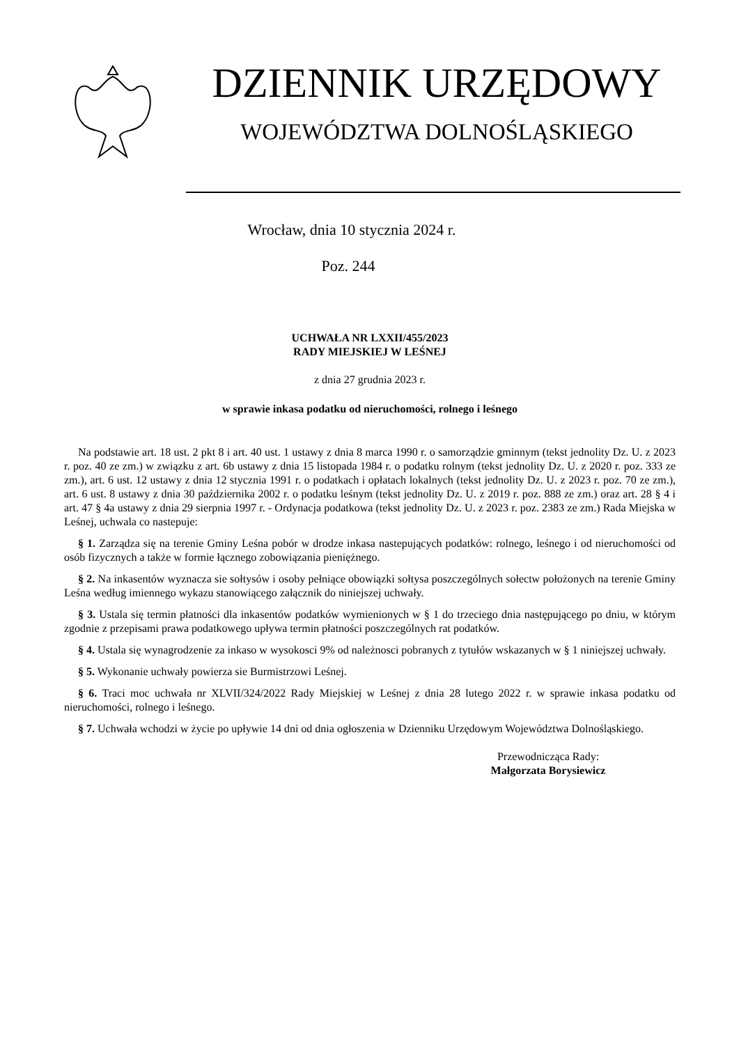DZIENNIK URZĘDOWY
WOJEWÓDZTWA DOLNOŚLĄSKIEGO
Wrocław, dnia 10 stycznia 2024 r.
Poz. 244
UCHWAŁA NR LXXII/455/2023
RADY MIEJSKIEJ W LEŚNEJ
z dnia 27 grudnia 2023 r.
w sprawie inkasa podatku od nieruchomości, rolnego i leśnego
Na podstawie art. 18 ust. 2 pkt 8 i art. 40 ust. 1 ustawy z dnia 8 marca 1990 r. o samorządzie gminnym (tekst jednolity Dz. U. z 2023 r. poz. 40 ze zm.) w związku z art. 6b ustawy z dnia 15 listopada 1984 r. o podatku rolnym (tekst jednolity Dz. U. z 2020 r. poz. 333 ze zm.), art. 6 ust. 12 ustawy z dnia 12 stycznia 1991 r. o podatkach i opłatach lokalnych (tekst jednolity Dz. U. z 2023 r. poz. 70 ze zm.), art. 6 ust. 8 ustawy z dnia 30 października 2002 r. o podatku leśnym (tekst jednolity Dz. U. z 2019 r. poz. 888 ze zm.) oraz art. 28 § 4 i art. 47 § 4a ustawy z dnia 29 sierpnia 1997 r. - Ordynacja podatkowa (tekst jednolity Dz. U. z 2023 r. poz. 2383 ze zm.) Rada Miejska w Leśnej, uchwala co nastepuje:
§ 1. Zarządza się na terenie Gminy Leśna pobór w drodze inkasa nastepujących podatków: rolnego, leśnego i od nieruchomości od osób fizycznych a także w formie łącznego zobowiązania pieniężnego.
§ 2. Na inkasentów wyznacza sie sołtysów i osoby pełniące obowiązki sołtysa poszczególnych sołectw położonych na terenie Gminy Leśna według imiennego wykazu stanowiącego załącznik do niniejszej uchwały.
§ 3. Ustala się termin płatności dla inkasentów podatków wymienionych w § 1 do trzeciego dnia następującego po dniu, w którym zgodnie z przepisami prawa podatkowego upływa termin płatności poszczególnych rat podatków.
§ 4. Ustala się wynagrodzenie za inkaso w wysokosci 9% od należnosci pobranych z tytułów wskazanych w § 1 niniejszej uchwały.
§ 5. Wykonanie uchwały powierza sie Burmistrzowi Leśnej.
§ 6. Traci moc uchwała nr XLVII/324/2022 Rady Miejskiej w Leśnej z dnia 28 lutego 2022 r. w sprawie inkasa podatku od nieruchomości, rolnego i leśnego.
§ 7. Uchwała wchodzi w życie po upływie 14 dni od dnia ogłoszenia w Dzienniku Urzędowym Województwa Dolnośląskiego.
Przewodnicząca Rady:
Małgorzata Borysiewicz